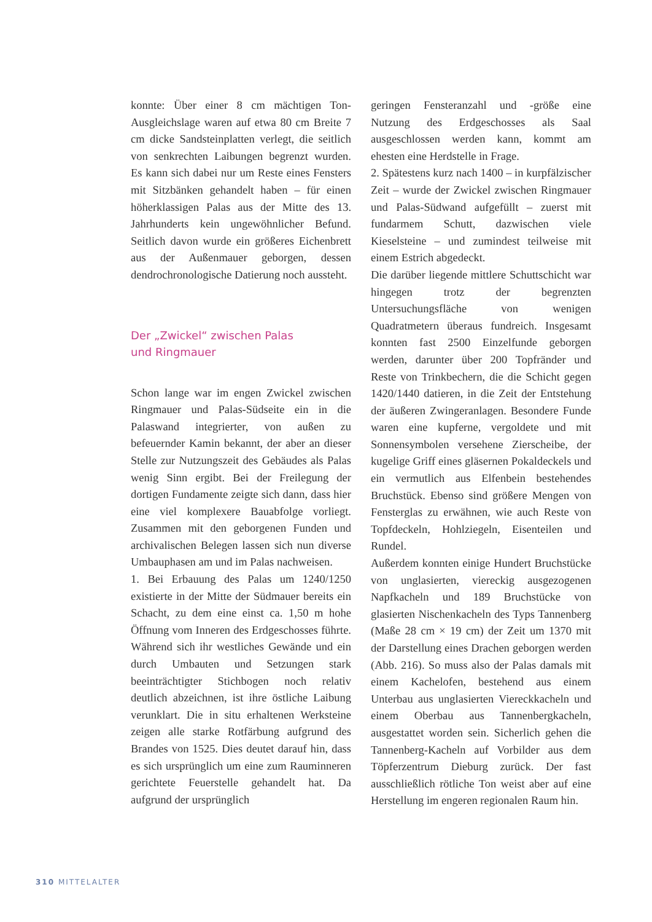konnte: Über einer 8 cm mächtigen Ton-Ausgleichslage waren auf etwa 80 cm Breite 7 cm dicke Sandsteinplatten verlegt, die seitlich von senkrechten Laibungen begrenzt wurden. Es kann sich dabei nur um Reste eines Fensters mit Sitzbänken gehandelt haben – für einen höherklassigen Palas aus der Mitte des 13. Jahrhunderts kein ungewöhnlicher Befund. Seitlich davon wurde ein größeres Eichenbrett aus der Außenmauer geborgen, dessen dendrochronologische Datierung noch aussteht.
Der „Zwickel“ zwischen Palas
und Ringmauer
Schon lange war im engen Zwickel zwischen Ringmauer und Palas-Südseite ein in die Palaswand integrierter, von außen zu befeuernder Kamin bekannt, der aber an dieser Stelle zur Nutzungszeit des Gebäudes als Palas wenig Sinn ergibt. Bei der Freilegung der dortigen Fundamente zeigte sich dann, dass hier eine viel komplexere Bauabfolge vorliegt. Zusammen mit den geborgenen Funden und archivalischen Belegen lassen sich nun diverse Umbauphasen am und im Palas nachweisen.
1. Bei Erbauung des Palas um 1240/1250 existierte in der Mitte der Südmauer bereits ein Schacht, zu dem eine einst ca. 1,50 m hohe Öffnung vom Inneren des Erdgeschosses führte. Während sich ihr westliches Gewände und ein durch Umbauten und Setzungen stark beeinträchtigter Stichbogen noch relativ deutlich abzeichnen, ist ihre östliche Laibung verunklart. Die in situ erhaltenen Werksteine zeigen alle starke Rotfärbung aufgrund des Brandes von 1525. Dies deutet darauf hin, dass es sich ursprünglich um eine zum Rauminneren gerichtete Feuerstelle gehandelt hat. Da aufgrund der ursprünglich
geringen Fensteranzahl und -größe eine Nutzung des Erdgeschosses als Saal ausgeschlossen werden kann, kommt am ehesten eine Herdstelle in Frage.
2. Spätestens kurz nach 1400 – in kurpfälzischer Zeit – wurde der Zwickel zwischen Ringmauer und Palas-Südwand aufgefüllt – zuerst mit fundarmem Schutt, dazwischen viele Kieselsteine – und zumindest teilweise mit einem Estrich abgedeckt.
Die darüber liegende mittlere Schuttschicht war hingegen trotz der begrenzten Untersuchungsfläche von wenigen Quadratmetern überaus fundreich. Insgesamt konnten fast 2500 Einzelfunde geborgen werden, darunter über 200 Topfränder und Reste von Trinkbechern, die die Schicht gegen 1420/1440 datieren, in die Zeit der Entstehung der äußeren Zwingeranlagen. Besondere Funde waren eine kupferne, vergoldete und mit Sonnensymbolen versehene Zierscheibe, der kugelige Griff eines gläsernen Pokaldeckels und ein vermutlich aus Elfenbein bestehendes Bruchstück. Ebenso sind größere Mengen von Fensterglas zu erwähnen, wie auch Reste von Topfdeckeln, Hohlziegeln, Eisenteilen und Rundel.
Außerdem konnten einige Hundert Bruchstücke von unglasierten, viereckig ausgezogenen Napfkacheln und 189 Bruchstücke von glasierten Nischenkacheln des Typs Tannenberg (Maße 28 cm × 19 cm) der Zeit um 1370 mit der Darstellung eines Drachen geborgen werden (Abb. 216). So muss also der Palas damals mit einem Kachelofen, bestehend aus einem Unterbau aus unglasierten Viereckkacheln und einem Oberbau aus Tannenbergkacheln, ausgestattet worden sein. Sicherlich gehen die Tannenberg-Kacheln auf Vorbilder aus dem Töpferzentrum Dieburg zurück. Der fast ausschließlich rötliche Ton weist aber auf eine Herstellung im engeren regionalen Raum hin.
310 MITTELALTER